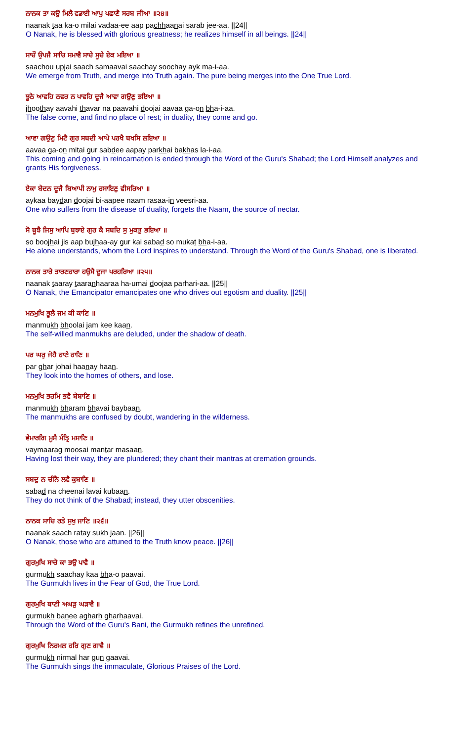ਨਾਨਕ ਤਾ ਕਉ ਮਿਲੈ ਵਡਾਈ ਆਪੁ ਪਛਾਣੈ ਸਰਬ ਜੀਆ ॥੨੪॥
naanak taa ka-o milai vadaa-ee aap pachhaanai sarab jee-aa. ||24||
O Nanak, he is blessed with glorious greatness; he realizes himself in all beings. ||24||
ਸਾਚੌ ਉਪਜੈ ਸਾਚਿ ਸਮਾਵੈ ਸਾਚੇ ਸੂਚੇ ਏਕ ਮਇਆ ॥
saachou upjai saach samaavai saachay soochay ayk ma-i-aa.
We emerge from Truth, and merge into Truth again. The pure being merges into the One True Lord.
ਝੂਠੇ ਆਵਹਿ ਠਵਰ ਨ ਪਾਵਹਿ ਦੂਜੈ ਆਵਾ ਗਉਣੁ ਭਇਆ ॥
jhoothay aavahi thavar na paavahi doojai aavaa ga-on bha-i-aa.
The false come, and find no place of rest; in duality, they come and go.
ਆਵਾ ਗਉਣੁ ਮਿਟੈ ਗੁਰ ਸਬਦੀ ਆਪੇ ਪਰਖੈ ਬਖਸਿ ਲਇਆ ॥
aavaa ga-on mitai gur sabdee aapay parkhai bakhas la-i-aa.
This coming and going in reincarnation is ended through the Word of the Guru's Shabad; the Lord Himself analyzes and grants His forgiveness.
ਏਕਾ ਬੇਦਨ ਦੂਜੈ ਬਿਆਪੀ ਨਾਮੁ ਰਸਾਇਣੁ ਵੀਸਰਿਆ ॥
aykaa baydan doojai bi-aapee naam rasaa-in veesri-aa.
One who suffers from the disease of duality, forgets the Naam, the source of nectar.
ਸੋ ਬੂਝੈ ਜਿਸੁ ਆਪਿ ਬੁਝਾਏ ਗੁਰ ਕੈ ਸਬਦਿ ਸੁ ਮੁਕਤੁ ਭਇਆ ॥
so boojhai jis aap bujhaa-ay gur kai sabad so mukat bha-i-aa.
He alone understands, whom the Lord inspires to understand. Through the Word of the Guru's Shabad, one is liberated.
ਨਾਨਕ ਤਾਰੇ ਤਾਰਣਹਾਰਾ ਹਉਮੈ ਦੂਜਾ ਪਰਹਰਿਆ ॥੨੫॥
naanak taaray taaranhaaraa ha-umai doojaa parhari-aa. ||25||
O Nanak, the Emancipator emancipates one who drives out egotism and duality. ||25||
ਮਨਮੁਖਿ ਭੂਲੈ ਜਮ ਕੀ ਕਾਣਿ ॥
manmukh bhoolai jam kee kaan.
The self-willed manmukhs are deluded, under the shadow of death.
ਪਰ ਘਰੁ ਜੋਹੈ ਹਾਣੇ ਹਾਣਿ ॥
par ghar johai haanay haan.
They look into the homes of others, and lose.
ਮਨਮੁਖਿ ਭਰਮਿ ਭਵੈ ਬੇਬਾਣਿ ॥
manmukh bharam bhavai baybaan.
The manmukhs are confused by doubt, wandering in the wilderness.
ਵੇਮਾਰਗਿ ਮੂਸੈ ਮੰਤ੍ਰਿ ਮਸਾਣਿ ॥
vaymaarag moosai mantar masaan.
Having lost their way, they are plundered; they chant their mantras at cremation grounds.
ਸਬਦੁ ਨ ਚੀਨੈ ਲਵੈ ਕੁਬਾਣਿ ॥
sabad na cheenai lavai kubaan.
They do not think of the Shabad; instead, they utter obscenities.
ਨਾਨਕ ਸਾਚਿ ਰਤੇ ਸੁਖੁ ਜਾਣਿ ॥੨੬॥
naanak saach ratay sukh jaan. ||26||
O Nanak, those who are attuned to the Truth know peace. ||26||
ਗੁਰਮੁਖਿ ਸਾਚੇ ਕਾ ਭਉ ਪਾਵੈ ॥
gurmukh saachay kaa bha-o paavai.
The Gurmukh lives in the Fear of God, the True Lord.
ਗੁਰਮੁਖਿ ਬਾਣੀ ਅਘੜੁ ਘੜਾਵੈ ॥
gurmukh banee agharh gharhaavai.
Through the Word of the Guru's Bani, the Gurmukh refines the unrefined.
ਗੁਰਮੁਖਿ ਨਿਰਮਲ ਹਰਿ ਗੁਣ ਗਾਵੈ ॥
gurmukh nirmal har gun gaavai.
The Gurmukh sings the immaculate, Glorious Praises of the Lord.